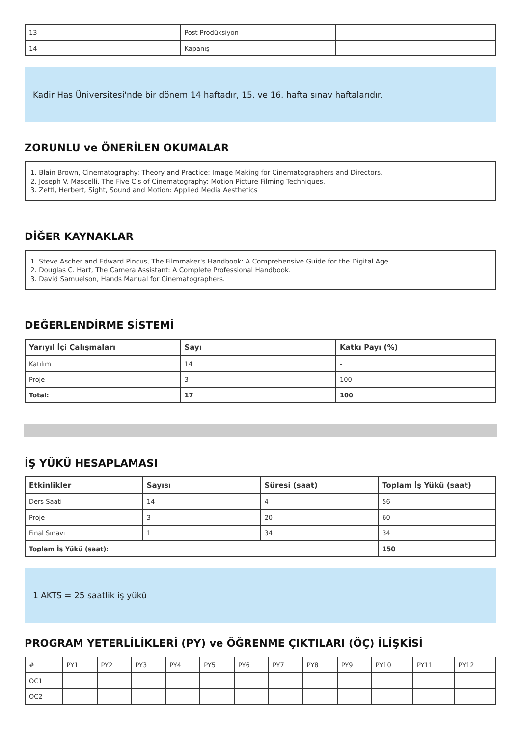| 13 | Post Prodüksiyon | |
| 14 | Kapanış | |
Kadir Has Üniversitesi'nde bir dönem 14 haftadır, 15. ve 16. hafta sınav haftalarıdır.
ZORUNLU ve ÖNERİLEN OKUMALAR
1. Blain Brown, Cinematography: Theory and Practice: Image Making for Cinematographers and Directors.
2. Joseph V. Mascelli, The Five C's of Cinematography: Motion Picture Filming Techniques.
3. Zettl, Herbert, Sight, Sound and Motion: Applied Media Aesthetics
DİĞER KAYNAKLAR
1. Steve Ascher and Edward Pincus, The Filmmaker's Handbook: A Comprehensive Guide for the Digital Age.
2. Douglas C. Hart, The Camera Assistant: A Complete Professional Handbook.
3. David Samuelson, Hands Manual for Cinematographers.
DEĞERLENDİRME SİSTEMİ
| Yarıyıl İçi Çalışmaları | Sayı | Katkı Payı (%) |
| --- | --- | --- |
| Katılım | 14 | - |
| Proje | 3 | 100 |
| Total: | 17 | 100 |
İŞ YÜKÜ HESAPLAMASI
| Etkinlikler | Sayısı | Süresi (saat) | Toplam İş Yükü (saat) |
| --- | --- | --- | --- |
| Ders Saati | 14 | 4 | 56 |
| Proje | 3 | 20 | 60 |
| Final Sınavı | 1 | 34 | 34 |
| Toplam İş Yükü (saat): | | | 150 |
1 AKTS = 25 saatlik iş yükü
PROGRAM YETERLİLİKLERİ (PY) ve ÖĞRENME ÇIKTILARI (ÖÇ) İLİŞKİSİ
| # | PY1 | PY2 | PY3 | PY4 | PY5 | PY6 | PY7 | PY8 | PY9 | PY10 | PY11 | PY12 |
| OC1 | | | | | | | | | | | | |
| OC2 | | | | | | | | | | | | |